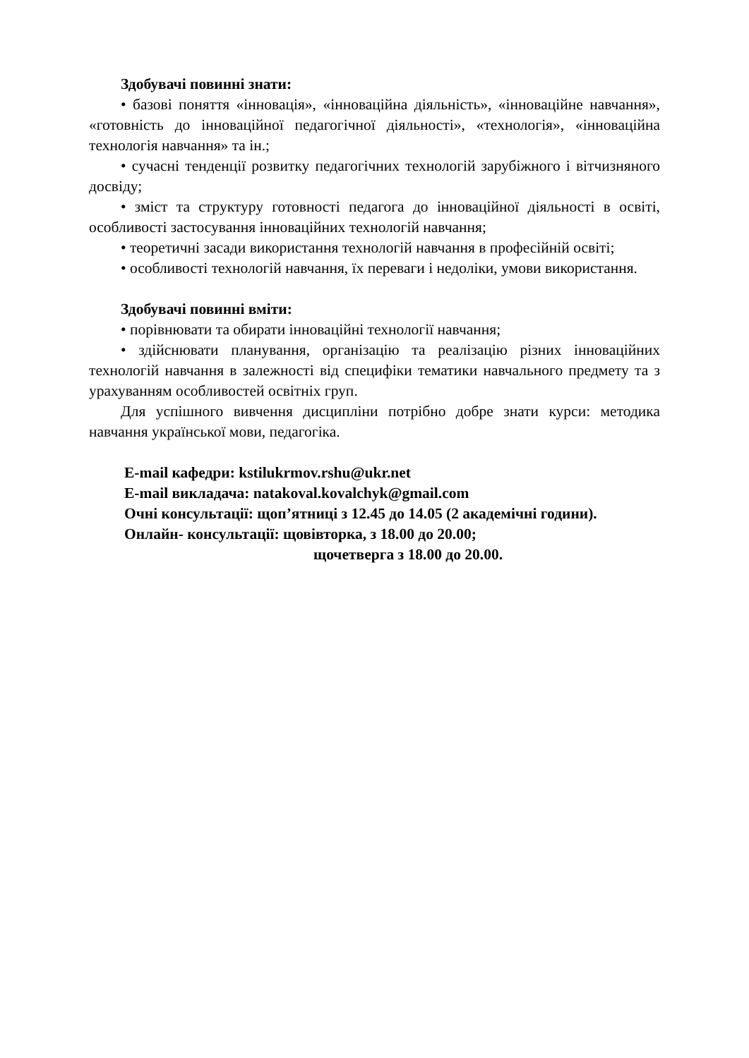Здобувачі повинні знати:
• базові поняття «інновація», «інноваційна діяльність», «інноваційне навчання», «готовність до інноваційної педагогічної діяльності», «технологія», «інноваційна технологія навчання» та ін.;
• сучасні тенденції розвитку педагогічних технологій зарубіжного і вітчизняного досвіду;
• зміст та структуру готовності педагога до інноваційної діяльності в освіті, особливості застосування інноваційних технологій навчання;
• теоретичні засади використання технологій навчання в професійній освіті;
• особливості технологій навчання, їх переваги і недоліки, умови використання.
Здобувачі повинні вміти:
• порівнювати та обирати інноваційні технології навчання;
• здійснювати планування, організацію та реалізацію різних інноваційних технологій навчання в залежності від специфіки тематики навчального предмету та з урахуванням особливостей освітніх груп.
Для успішного вивчення дисципліни потрібно добре знати курси: методика навчання української мови, педагогіка.
E-mail кафедри: kstilukrmov.rshu@ukr.net
E-mail викладача: natakoval.kovalchyk@gmail.com
Очні консультації: щоп’ятниці з 12.45 до 14.05 (2 академічні години).
Онлайн- консультації: щовівторка, з 18.00 до 20.00;
щочетверга з 18.00 до 20.00.